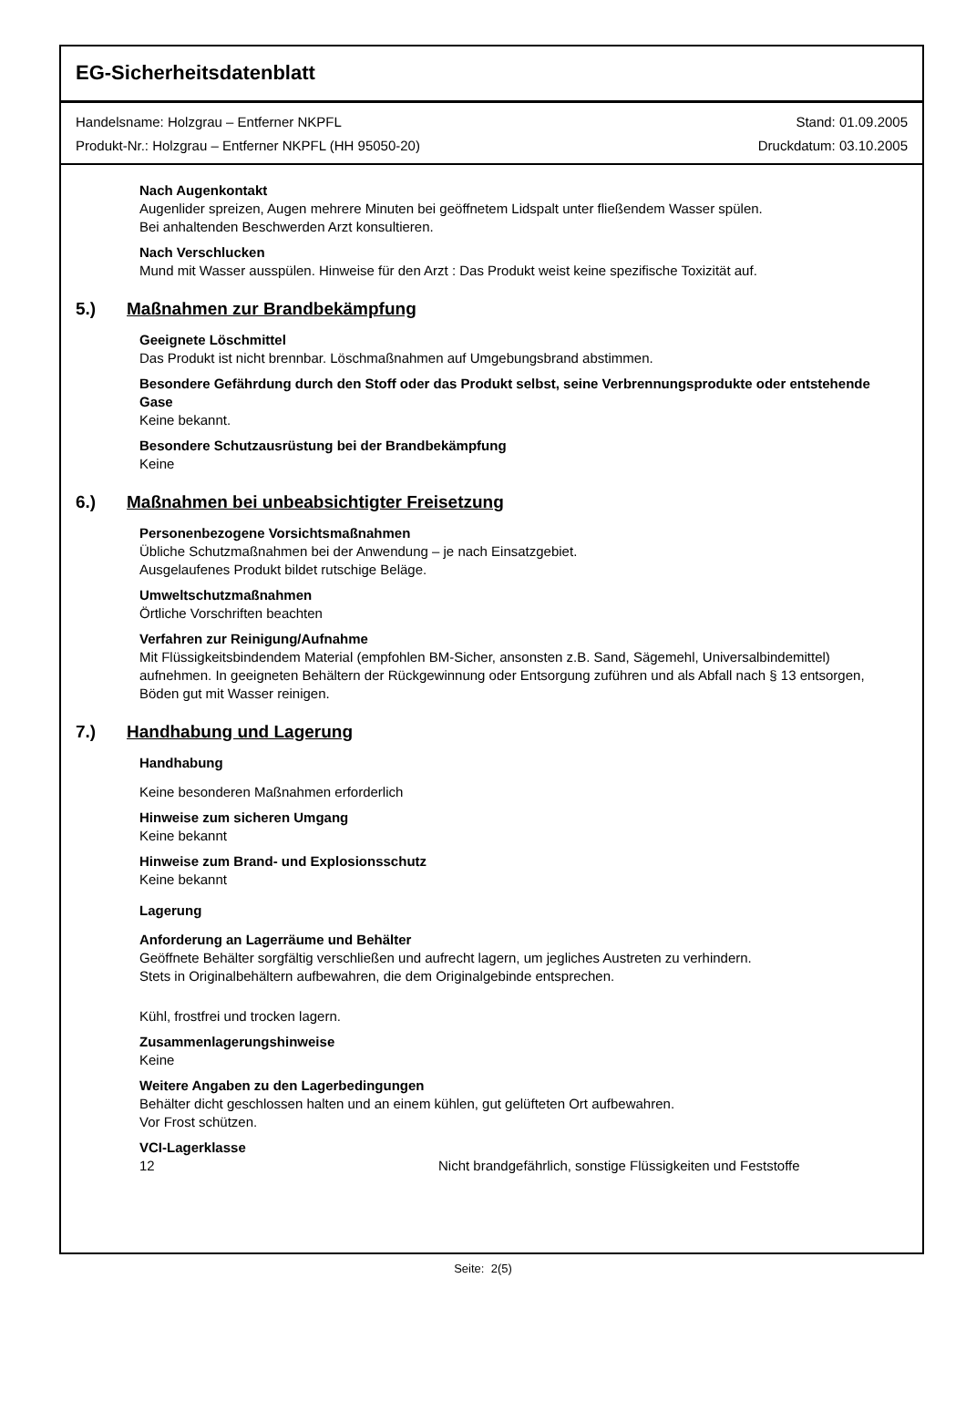EG-Sicherheitsdatenblatt
Handelsname: Holzgrau – Entferner NKPFL
Produkt-Nr.: Holzgrau – Entferner NKPFL (HH 95050-20)
Stand: 01.09.2005
Druckdatum: 03.10.2005
Nach Augenkontakt
Augenlider spreizen, Augen mehrere Minuten bei geöffnetem Lidspalt unter fließendem Wasser spülen.
Bei anhaltenden Beschwerden Arzt konsultieren.
Nach Verschlucken
Mund mit Wasser ausspülen. Hinweise für den Arzt : Das Produkt weist keine spezifische Toxizität auf.
5.) Maßnahmen zur Brandbekämpfung
Geeignete Löschmittel
Das Produkt ist nicht brennbar. Löschmaßnahmen auf Umgebungsbrand abstimmen.
Besondere Gefährdung durch den Stoff oder das Produkt selbst, seine Verbrennungsprodukte oder entstehende Gase
Keine bekannt.
Besondere Schutzausrüstung bei der Brandbekämpfung
Keine
6.) Maßnahmen bei unbeabsichtigter Freisetzung
Personenbezogene Vorsichtsmaßnahmen
Übliche Schutzmaßnahmen bei der Anwendung – je nach Einsatzgebiet.
Ausgelaufenes Produkt bildet rutschige Beläge.
Umweltschutzmaßnahmen
Örtliche Vorschriften beachten
Verfahren zur Reinigung/Aufnahme
Mit Flüssigkeitsbindendem Material (empfohlen BM-Sicher, ansonsten z.B. Sand, Sägemehl, Universalbindemittel) aufnehmen. In geeigneten Behältern der Rückgewinnung oder Entsorgung zuführen und als Abfall nach § 13 entsorgen, Böden gut mit Wasser reinigen.
7.) Handhabung und Lagerung
Handhabung
Keine besonderen Maßnahmen erforderlich
Hinweise zum sicheren Umgang
Keine bekannt
Hinweise zum Brand- und Explosionsschutz
Keine bekannt
Lagerung
Anforderung an Lagerräume und Behälter
Geöffnete Behälter sorgfältig verschließen und aufrecht lagern, um jegliches Austreten zu verhindern.
Stets in Originalbehältern aufbewahren, die dem Originalgebinde entsprechen.
Kühl, frostfrei und trocken lagern.
Zusammenlagerungshinweise
Keine
Weitere Angaben zu den Lagerbedingungen
Behälter dicht geschlossen halten und an einem kühlen, gut gelüfteten Ort aufbewahren.
Vor Frost schützen.
VCI-Lagerklasse
12 Nicht brandgefährlich, sonstige Flüssigkeiten und Feststoffe
Seite: 2(5)